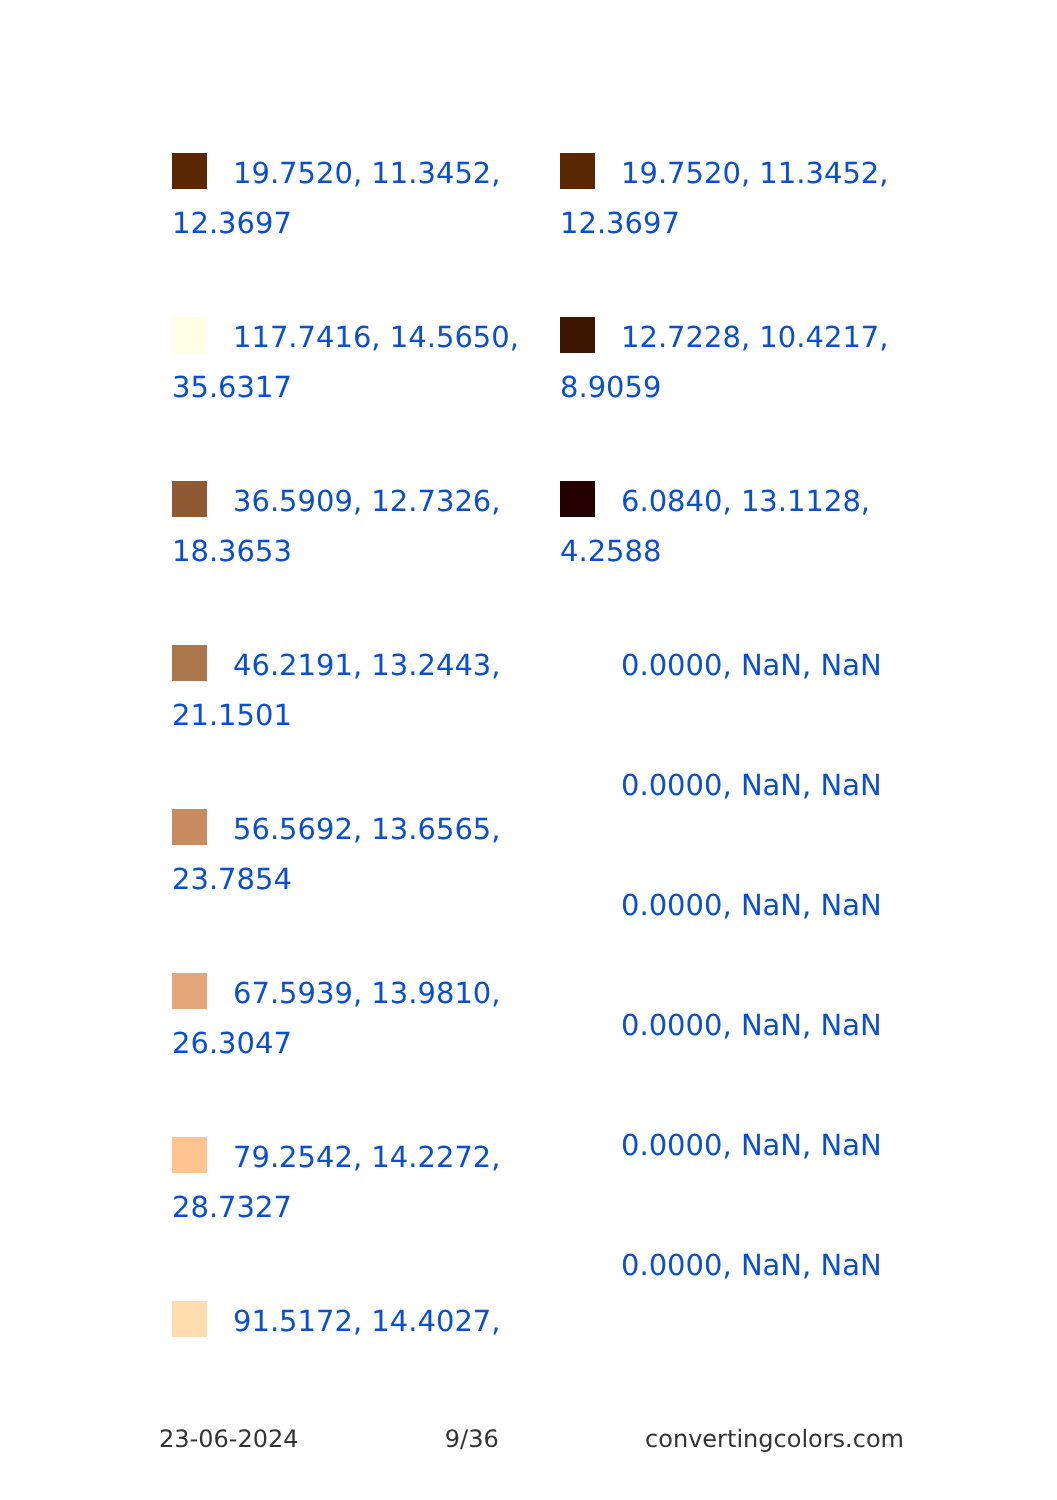19.7520, 11.3452, 12.3697
117.7416, 14.5650, 35.6317
36.5909, 12.7326, 18.3653
46.2191, 13.2443, 21.1501
56.5692, 13.6565, 23.7854
67.5939, 13.9810, 26.3047
79.2542, 14.2272, 28.7327
91.5172, 14.4027,
19.7520, 11.3452, 12.3697
12.7228, 10.4217, 8.9059
6.0840, 13.1128, 4.2588
0.0000, NaN, NaN
0.0000, NaN, NaN
0.0000, NaN, NaN
0.0000, NaN, NaN
0.0000, NaN, NaN
0.0000, NaN, NaN
23-06-2024 9/36 convertingcolors.com